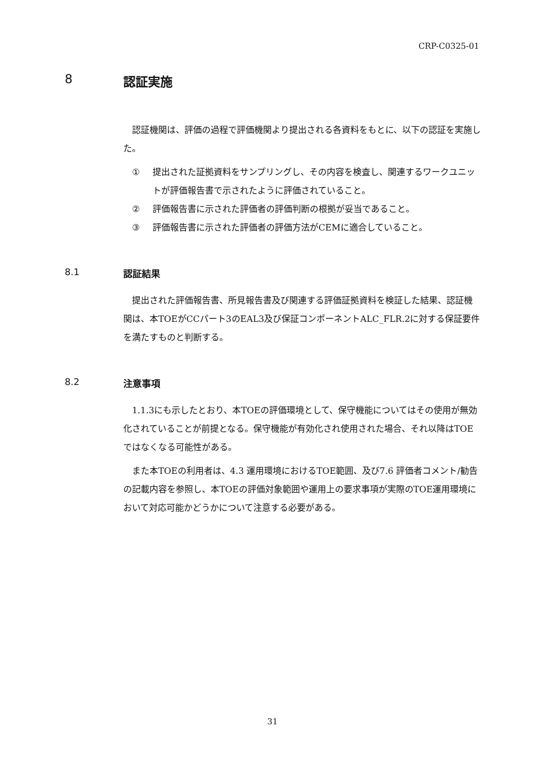CRP-C0325-01
8 認証実施
認証機関は、評価の過程で評価機関より提出される各資料をもとに、以下の認証を実施した。
① 提出された証拠資料をサンプリングし、その内容を検査し、関連するワークユニットが評価報告書で示されたように評価されていること。
② 評価報告書に示された評価者の評価判断の根拠が妥当であること。
③ 評価報告書に示された評価者の評価方法がCEMに適合していること。
8.1 認証結果
提出された評価報告書、所見報告書及び関連する評価証拠資料を検証した結果、認証機関は、本TOEがCCパート3のEAL3及び保証コンポーネントALC_FLR.2に対する保証要件を満たすものと判断する。
8.2 注意事項
1.1.3にも示したとおり、本TOEの評価環境として、保守機能についてはその使用が無効化されていることが前提となる。保守機能が有効化され使用された場合、それ以降はTOEではなくなる可能性がある。
また本TOEの利用者は、4.3 運用環境におけるTOE範囲、及び7.6 評価者コメント/勧告の記載内容を参照し、本TOEの評価対象範囲や運用上の要求事項が実際のTOE運用環境において対応可能かどうかについて注意する必要がある。
31